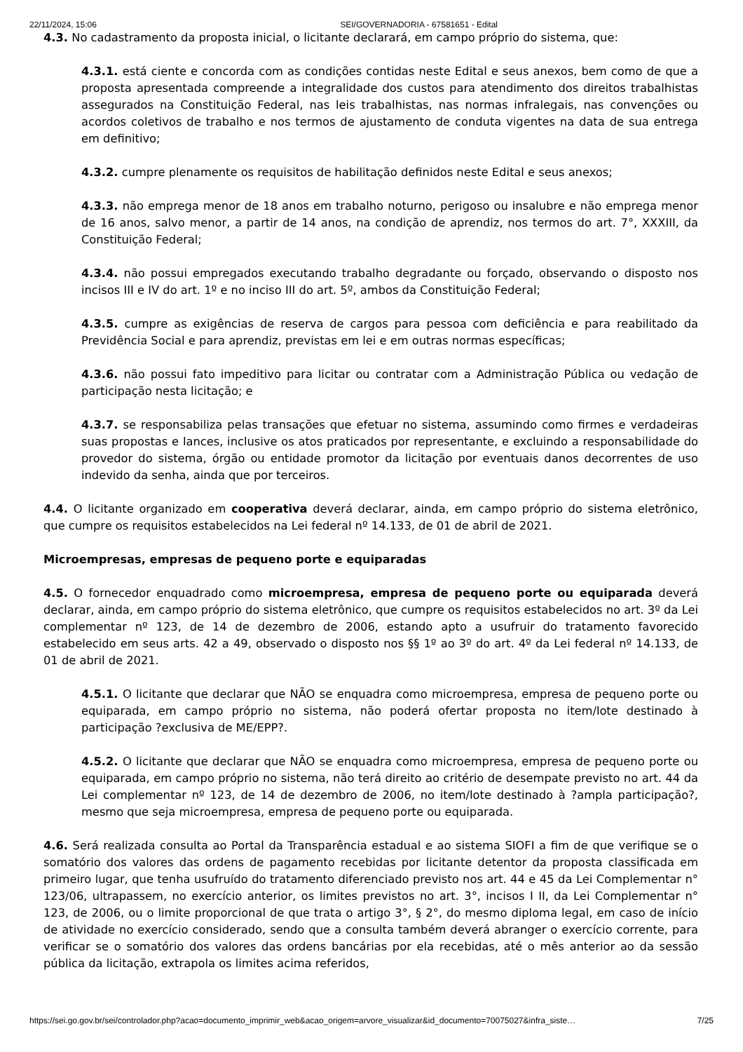22/11/2024, 15:06 SEI/GOVERNADORIA - 67581651 - Edital
4.3. No cadastramento da proposta inicial, o licitante declarará, em campo próprio do sistema, que:
4.3.1. está ciente e concorda com as condições contidas neste Edital e seus anexos, bem como de que a proposta apresentada compreende a integralidade dos custos para atendimento dos direitos trabalhistas assegurados na Constituição Federal, nas leis trabalhistas, nas normas infralegais, nas convenções ou acordos coletivos de trabalho e nos termos de ajustamento de conduta vigentes na data de sua entrega em definitivo;
4.3.2. cumpre plenamente os requisitos de habilitação definidos neste Edital e seus anexos;
4.3.3. não emprega menor de 18 anos em trabalho noturno, perigoso ou insalubre e não emprega menor de 16 anos, salvo menor, a partir de 14 anos, na condição de aprendiz, nos termos do art. 7°, XXXIII, da Constituição Federal;
4.3.4. não possui empregados executando trabalho degradante ou forçado, observando o disposto nos incisos III e IV do art. 1º e no inciso III do art. 5º, ambos da Constituição Federal;
4.3.5. cumpre as exigências de reserva de cargos para pessoa com deficiência e para reabilitado da Previdência Social e para aprendiz, previstas em lei e em outras normas específicas;
4.3.6. não possui fato impeditivo para licitar ou contratar com a Administração Pública ou vedação de participação nesta licitação; e
4.3.7. se responsabiliza pelas transações que efetuar no sistema, assumindo como firmes e verdadeiras suas propostas e lances, inclusive os atos praticados por representante, e excluindo a responsabilidade do provedor do sistema, órgão ou entidade promotor da licitação por eventuais danos decorrentes de uso indevido da senha, ainda que por terceiros.
4.4. O licitante organizado em cooperativa deverá declarar, ainda, em campo próprio do sistema eletrônico, que cumpre os requisitos estabelecidos na Lei federal nº 14.133, de 01 de abril de 2021.
Microempresas, empresas de pequeno porte e equiparadas
4.5. O fornecedor enquadrado como microempresa, empresa de pequeno porte ou equiparada deverá declarar, ainda, em campo próprio do sistema eletrônico, que cumpre os requisitos estabelecidos no art. 3º da Lei complementar nº 123, de 14 de dezembro de 2006, estando apto a usufruir do tratamento favorecido estabelecido em seus arts. 42 a 49, observado o disposto nos §§ 1º ao 3º do art. 4º da Lei federal nº 14.133, de 01 de abril de 2021.
4.5.1. O licitante que declarar que NÃO se enquadra como microempresa, empresa de pequeno porte ou equiparada, em campo próprio no sistema, não poderá ofertar proposta no item/lote destinado à participação ?exclusiva de ME/EPP?.
4.5.2. O licitante que declarar que NÃO se enquadra como microempresa, empresa de pequeno porte ou equiparada, em campo próprio no sistema, não terá direito ao critério de desempate previsto no art. 44 da Lei complementar nº 123, de 14 de dezembro de 2006, no item/lote destinado à ?ampla participação?, mesmo que seja microempresa, empresa de pequeno porte ou equiparada.
4.6. Será realizada consulta ao Portal da Transparência estadual e ao sistema SIOFI a fim de que verifique se o somatório dos valores das ordens de pagamento recebidas por licitante detentor da proposta classificada em primeiro lugar, que tenha usufruído do tratamento diferenciado previsto nos art. 44 e 45 da Lei Complementar n° 123/06, ultrapassem, no exercício anterior, os limites previstos no art. 3°, incisos I II, da Lei Complementar n° 123, de 2006, ou o limite proporcional de que trata o artigo 3°, § 2°, do mesmo diploma legal, em caso de início de atividade no exercício considerado, sendo que a consulta também deverá abranger o exercício corrente, para verificar se o somatório dos valores das ordens bancárias por ela recebidas, até o mês anterior ao da sessão pública da licitação, extrapola os limites acima referidos,
https://sei.go.gov.br/sei/controlador.php?acao=documento_imprimir_web&acao_origem=arvore_visualizar&id_documento=70075027&infra_siste… 7/25